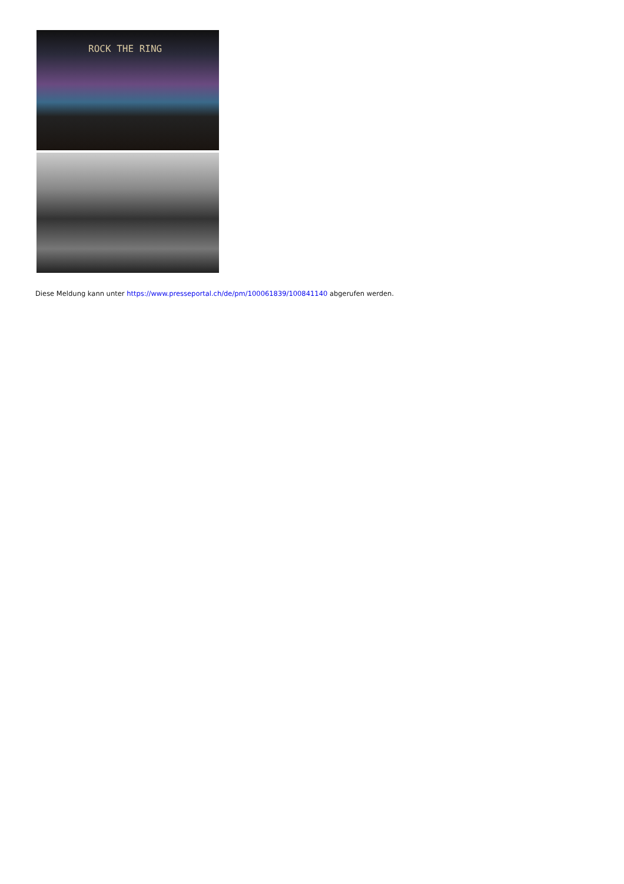ROCK THE RING
Diese Meldung kann unter https://www.presseportal.ch/de/pm/100061839/100841140 abgerufen werden.